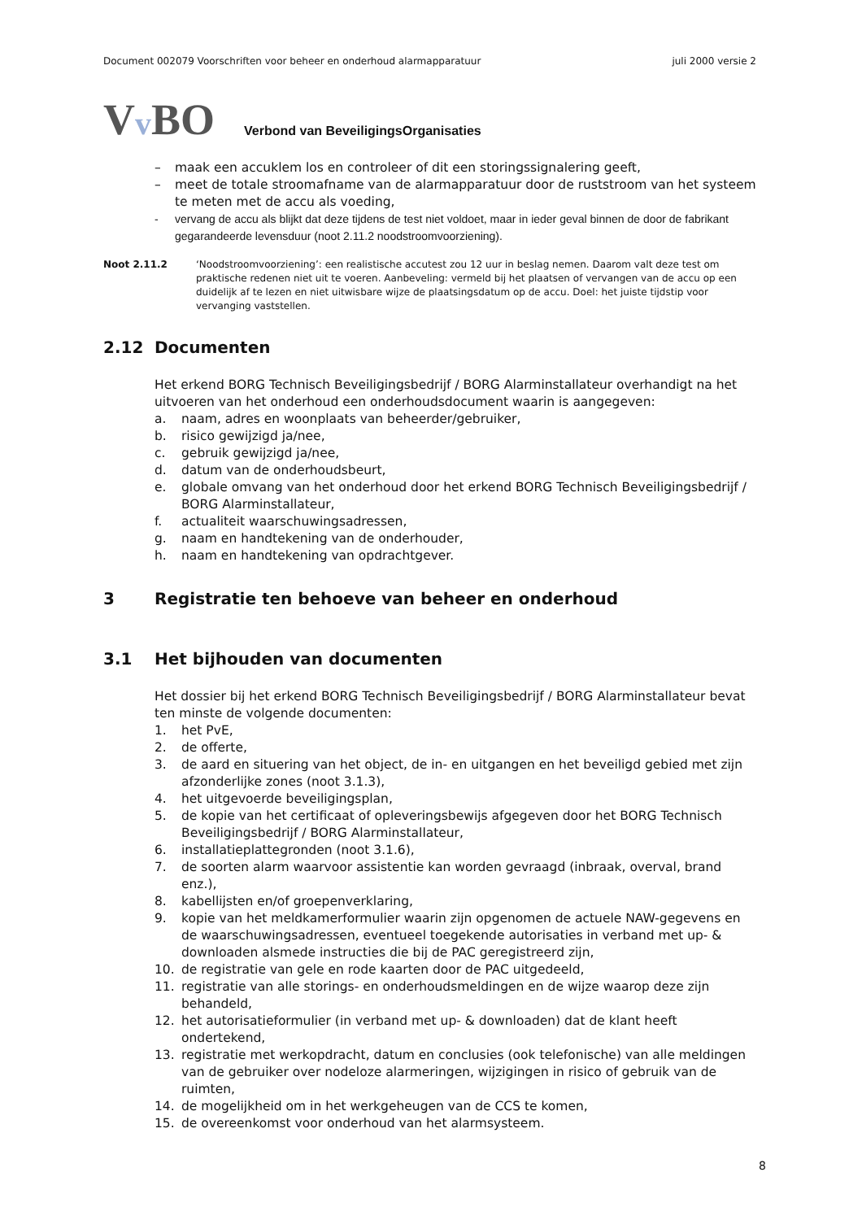Document 002079 Voorschriften voor beheer en onderhoud alarmapparatuur juli 2000 versie 2
Vv BO
Verbond van BeveiligingsOrganisaties
– maak een accuklem los en controleer of dit een storingssignalering geeft,
– meet de totale stroomafname van de alarmapparatuur door de ruststroom van het systeem te meten met de accu als voeding,
- vervang de accu als blijkt dat deze tijdens de test niet voldoet, maar in ieder geval binnen de door de fabrikant gegarandeerde levensduur (noot 2.11.2 noodstroomvoorziening).
Noot 2.11.2 ‘Noodstroomvoorziening’: een realistische accutest zou 12 uur in beslag nemen. Daarom valt deze test om praktische redenen niet uit te voeren. Aanbeveling: vermeld bij het plaatsen of vervangen van de accu op een duidelijk af te lezen en niet uitwisbare wijze de plaatsingsdatum op de accu. Doel: het juiste tijdstip voor vervanging vaststellen.
2.12 Documenten
Het erkend BORG Technisch Beveiligingsbedrijf / BORG Alarminstallateur overhandigt na het uitvoeren van het onderhoud een onderhoudsdocument waarin is aangegeven:
a. naam, adres en woonplaats van beheerder/gebruiker,
b. risico gewijzigd ja/nee,
c. gebruik gewijzigd ja/nee,
d. datum van de onderhoudsbeurt,
e. globale omvang van het onderhoud door het erkend BORG Technisch Beveiligingsbedrijf / BORG Alarminstallateur,
f. actualiteit waarschuwingsadressen,
g. naam en handtekening van de onderhouder,
h. naam en handtekening van opdrachtgever.
3 Registratie ten behoeve van beheer en onderhoud
3.1 Het bijhouden van documenten
Het dossier bij het erkend BORG Technisch Beveiligingsbedrijf / BORG Alarminstallateur bevat ten minste de volgende documenten:
1. het PvE,
2. de offerte,
3. de aard en situering van het object, de in- en uitgangen en het beveiligd gebied met zijn afzonderlijke zones (noot 3.1.3),
4. het uitgevoerde beveiligingsplan,
5. de kopie van het certificaat of opleveringsbewijs afgegeven door het BORG Technisch Beveiligingsbedrijf / BORG Alarminstallateur,
6. installatieplattegronden (noot 3.1.6),
7. de soorten alarm waarvoor assistentie kan worden gevraagd (inbraak, overval, brand enz.),
8. kabellijsten en/of groepenverklaring,
9. kopie van het meldkamerformulier waarin zijn opgenomen de actuele NAW-gegevens en de waarschuwingsadressen, eventueel toegekende autorisaties in verband met up- & downloaden alsmede instructies die bij de PAC geregistreerd zijn,
10. de registratie van gele en rode kaarten door de PAC uitgedeeld,
11. registratie van alle storings- en onderhoudsmeldingen en de wijze waarop deze zijn behandeld,
12. het autorisatieformulier (in verband met up- & downloaden) dat de klant heeft ondertekend,
13. registratie met werkopdracht, datum en conclusies (ook telefonische) van alle meldingen van de gebruiker over nodeloze alarmeringen, wijzigingen in risico of gebruik van de ruimten,
14. de mogelijkheid om in het werkgeheugen van de CCS te komen,
15. de overeenkomst voor onderhoud van het alarmsysteem.
8